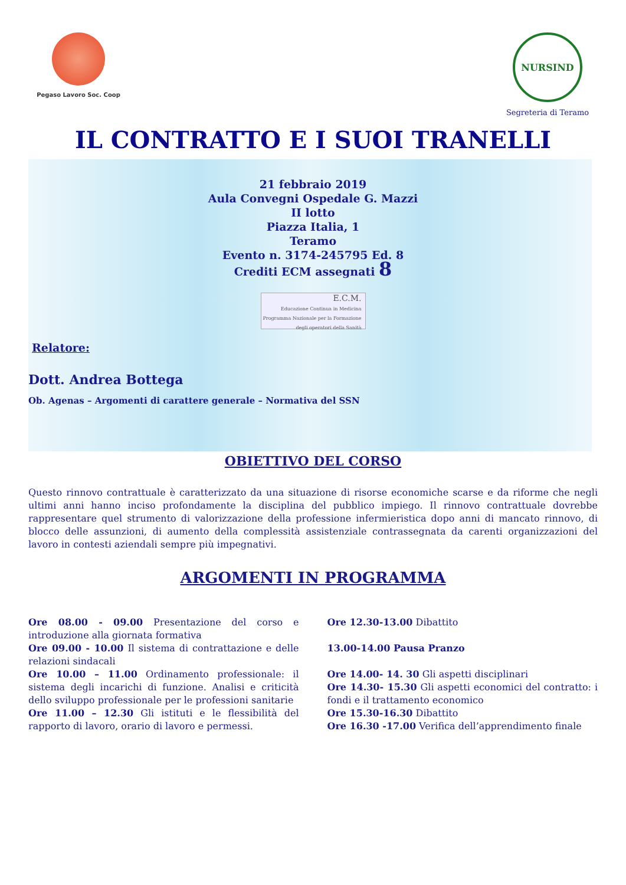Pegaso Lavoro Soc. Coop
NURSIND
Segreteria di Teramo
IL CONTRATTO E I SUOI TRANELLI
21 febbraio 2019
Aula Convegni Ospedale G. Mazzi
II lotto
Piazza Italia, 1
Teramo
Evento n. 3174-245795 Ed. 8
Crediti ECM assegnati 8
E.C.M.
Educazione Continua in Medicina
Programma Nazionale per la Formazione degli operatori della Sanità
Relatore:
Dott. Andrea Bottega
Ob. Agenas – Argomenti di carattere generale – Normativa del SSN
OBIETTIVO DEL CORSO
Questo rinnovo contrattuale è caratterizzato da una situazione di risorse economiche scarse e da riforme che negli ultimi anni hanno inciso profondamente la disciplina del pubblico impiego. Il rinnovo contrattuale dovrebbe rappresentare quel strumento di valorizzazione della professione infermieristica dopo anni di mancato rinnovo, di blocco delle assunzioni, di aumento della complessità assistenziale contrassegnata da carenti organizzazioni del lavoro in contesti aziendali sempre più impegnativi.
ARGOMENTI IN PROGRAMMA
Ore 08.00 - 09.00 Presentazione del corso e introduzione alla giornata formativa
Ore 09.00 - 10.00 Il sistema di contrattazione e delle relazioni sindacali
Ore 10.00 – 11.00 Ordinamento professionale: il sistema degli incarichi di funzione. Analisi e criticità dello sviluppo professionale per le professioni sanitarie
Ore 11.00 – 12.30 Gli istituti e le flessibilità del rapporto di lavoro, orario di lavoro e permessi.
Ore 12.30-13.00 Dibattito
13.00-14.00 Pausa Pranzo
Ore 14.00- 14. 30 Gli aspetti disciplinari
Ore 14.30- 15.30 Gli aspetti economici del contratto: i fondi e il trattamento economico
Ore 15.30-16.30 Dibattito
Ore 16.30 -17.00 Verifica dell’apprendimento finale